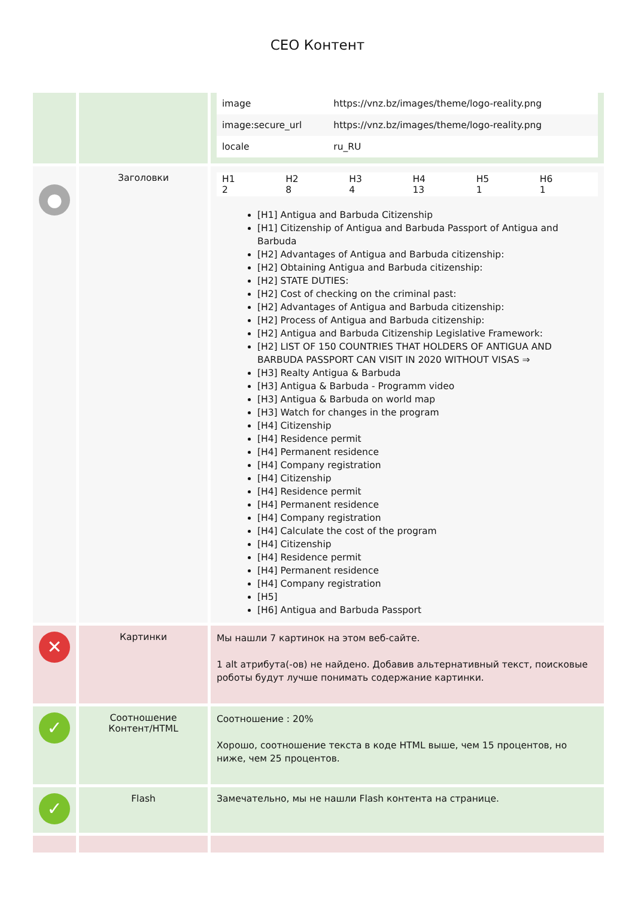СЕО Контент
| | | / image / https://vnz.bz/images/theme/logo-reality.png / / image:secure_url / https://vnz.bz/images/theme/logo-reality.png / / locale / ru_RU / |
| ● | Заголовки | / H1 2 / H2 8 / H3 4 / H4 13 / H5 1 / H6 1 / [H1] Antigua and Barbuda Citizenship [H1] Citizenship of Antigua and Barbuda Passport of Antigua and Barbuda [H2] Advantages of Antigua and Barbuda citizenship: [H2] Obtaining Antigua and Barbuda citizenship: [H2] STATE DUTIES: [H2] Cost of checking on the criminal past: [H2] Advantages of Antigua and Barbuda citizenship: [H2] Process of Antigua and Barbuda citizenship: [H2] Antigua and Barbuda Citizenship Legislative Framework: [H2] LIST OF 150 COUNTRIES THAT HOLDERS OF ANTIGUA AND BARBUDA PASSPORT CAN VISIT IN 2020 WITHOUT VISAS ⇒ [H3] Realty Antigua & Barbuda [H3] Antigua & Barbuda - Programm video [H3] Antigua & Barbuda on world map [H3] Watch for changes in the program [H4] Citizenship [H4] Residence permit [H4] Permanent residence [H4] Company registration [H4] Citizenship [H4] Residence permit [H4] Permanent residence [H4] Company registration [H4] Calculate the cost of the program [H4] Citizenship [H4] Residence permit [H4] Permanent residence [H4] Company registration [H5] [H6] Antigua and Barbuda Passport |
| ✕ | Картинки | Мы нашли 7 картинок на этом веб-сайте. 1 alt атрибута(-ов) не найдено. Добавив альтернативный текст, поисковые роботы будут лучше понимать содержание картинки. |
| ✓ | Соотношение Контент/HTML | Соотношение : 20% Хорошо, соотношение текста в коде HTML выше, чем 15 процентов, но ниже, чем 25 процентов. |
| ✓ | Flash | Замечательно, мы не нашли Flash контента на странице. |